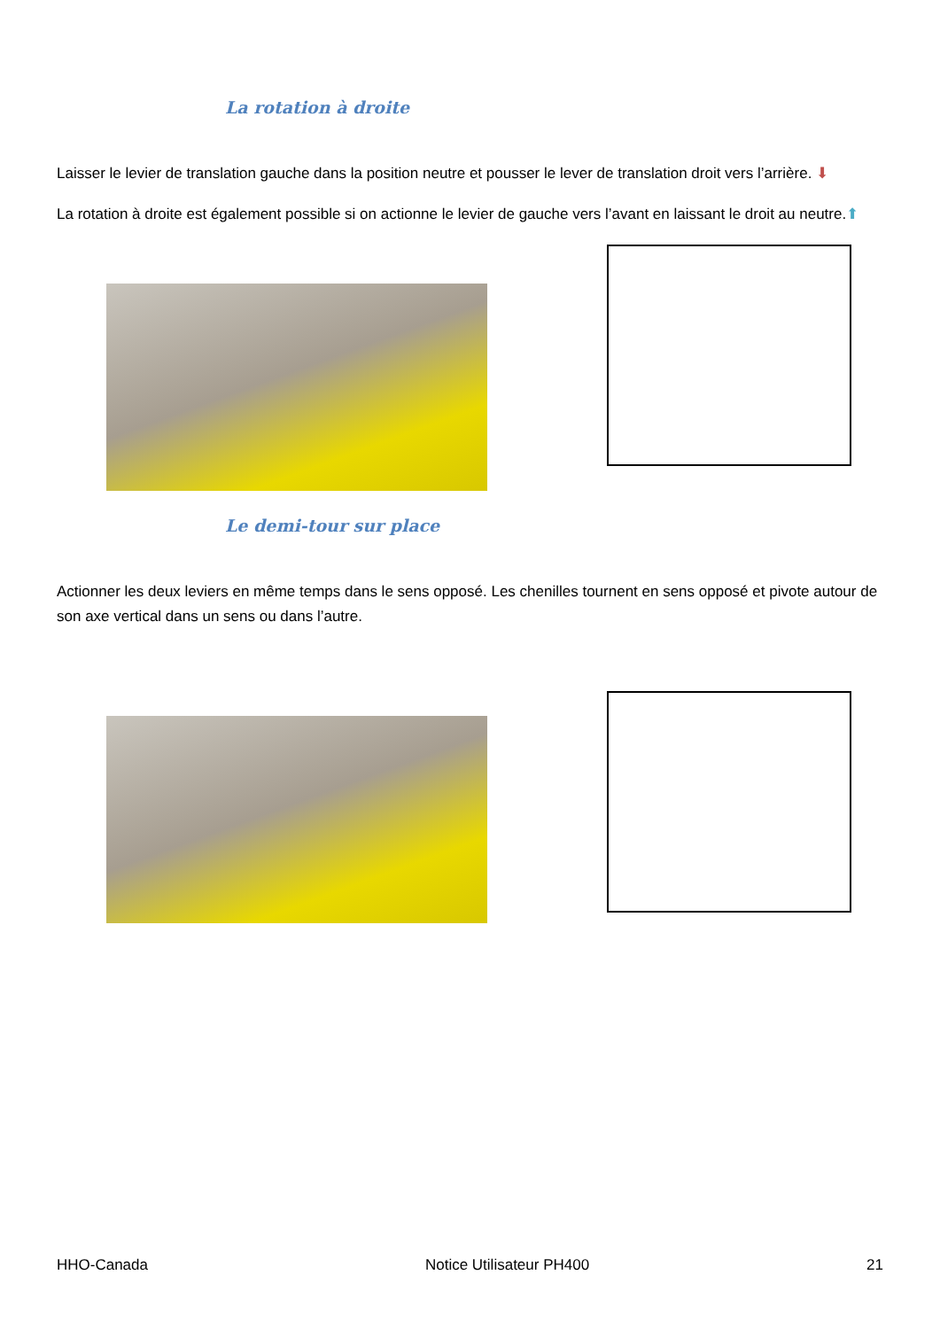La rotation à droite
Laisser le levier de translation gauche dans la position neutre et pousser le lever de translation droit vers l’arrière. ⬇
La rotation à droite est également possible si on actionne le levier de gauche vers l’avant en laissant le droit au neutre.⬆
Le demi-tour sur place
Actionner les deux leviers en même temps dans le sens opposé. Les chenilles tournent en sens opposé et pivote autour de son axe vertical dans un sens ou dans l’autre.
HHO-Canada Notice Utilisateur PH400 21